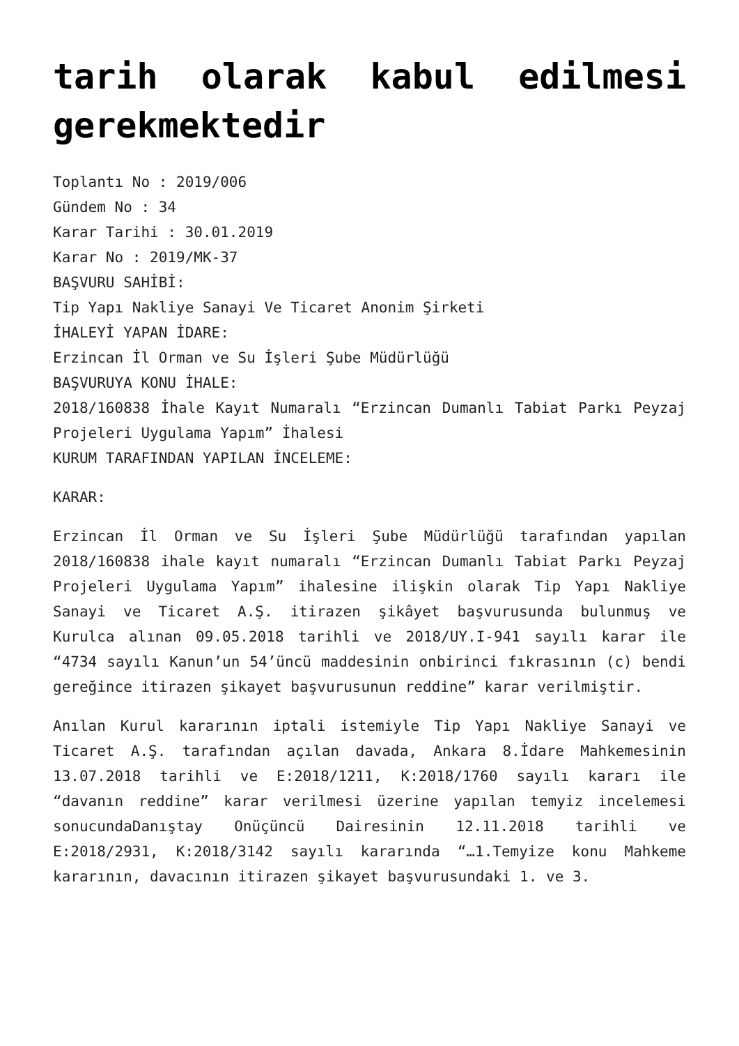tarih olarak kabul edilmesi gerekmektedir
Toplantı No : 2019/006
Gündem No : 34
Karar Tarihi : 30.01.2019
Karar No : 2019/MK-37
BAŞVURU SAHİBİ:
Tip Yapı Nakliye Sanayi Ve Ticaret Anonim Şirketi
İHALEYİ YAPAN İDARE:
Erzincan İl Orman ve Su İşleri Şube Müdürlüğü
BAŞVURUYA KONU İHALE:
2018/160838 İhale Kayıt Numaralı “Erzincan Dumanlı Tabiat Parkı Peyzaj Projeleri Uygulama Yapım” İhalesi
KURUM TARAFINDAN YAPILAN İNCELEME:
KARAR:
Erzincan İl Orman ve Su İşleri Şube Müdürlüğü tarafından yapılan 2018/160838 ihale kayıt numaralı “Erzincan Dumanlı Tabiat Parkı Peyzaj Projeleri Uygulama Yapım” ihalesine ilişkin olarak Tip Yapı Nakliye Sanayi ve Ticaret A.Ş. itirazen şikâyet başvurusunda bulunmuş ve Kurulca alınan 09.05.2018 tarihli ve 2018/UY.I-941 sayılı karar ile “4734 sayılı Kanun’un 54’üncü maddesinin onbirinci fıkrasının (c) bendi gereğince itirazen şikayet başvurusunun reddine” karar verilmiştir.
Anılan Kurul kararının iptali istemiyle Tip Yapı Nakliye Sanayi ve Ticaret A.Ş. tarafından açılan davada, Ankara 8.İdare Mahkemesinin 13.07.2018 tarihli ve E:2018/1211, K:2018/1760 sayılı kararı ile “davanın reddine” karar verilmesi üzerine yapılan temyiz incelemesi sonucundaDanıştay Onüçüncü Dairesinin 12.11.2018 tarihli ve E:2018/2931, K:2018/3142 sayılı kararında “…1.Temyize konu Mahkeme kararının, davacının itirazen şikayet başvurusundaki 1. ve 3.